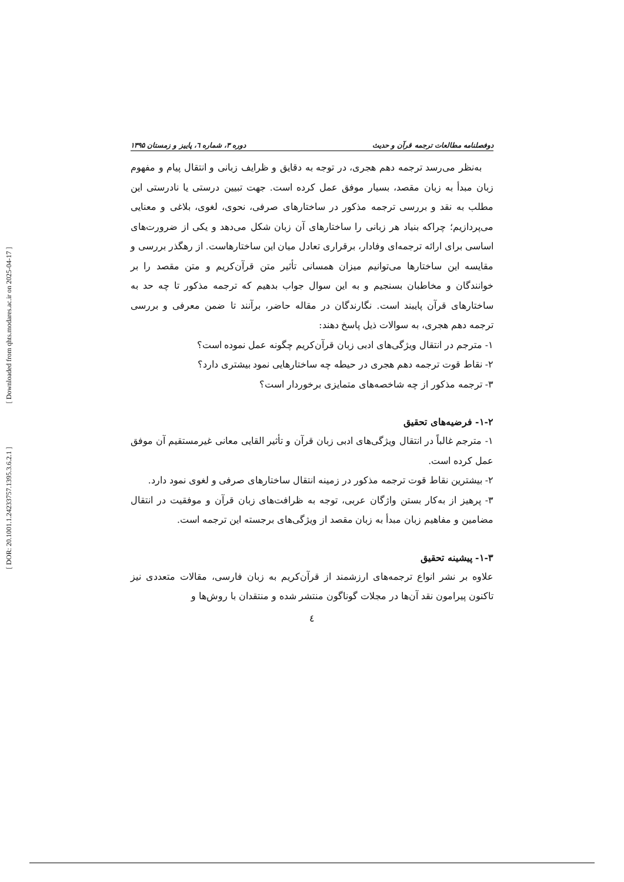[ DOR: 20.1001.1.24233757.1395.3.6.2.1 ]
[ Downloaded from qhts.modares.ac.ir on 2025-04-17 ]
دوفصلنامه مطالعات ترجمه قرآن و حدیث دوره ۳، شماره ٦، پاییز و زمستان ۱۳۹۵
به‌نظر می‌رسد ترجمه دهم هجری، در توجه به دقایق و ظرایف زبانی و انتقال پیام و مفهوم زبان مبدأ به زبان مقصد، بسیار موفق عمل کرده است. جهت تبیین درستی یا نادرستی این مطلب به نقد و بررسی ترجمه مذکور در ساختارهای صرفی، نحوی، لغوی، بلاغی و معنایی می‌پردازیم؛ چراکه بنیاد هر زبانی را ساختارهای آن زبان شکل می‌دهد و یکی از ضرورت‌های اساسی برای ارائه ترجمه‌ای وفادار، برقراری تعادل میان این ساختارهاست. از رهگذر بررسی و مقایسه این ساختارها می‌توانیم میزان همسانی تأثیر متن قرآن‌کریم و متن مقصد را بر خوانندگان و مخاطبان بسنجیم و به این سوال جواب بدهیم که ترجمه مذکور تا چه حد به ساختارهای قرآن پایبند است. نگارندگان در مقاله حاضر، برآنند تا ضمن معرفی و بررسی ترجمه دهم هجری، به سوالات ذیل پاسخ دهند:
۱- مترجم در انتقال ویژگی‌های ادبی زبان قرآن‌کریم چگونه عمل نموده است؟
۲- نقاط قوت ترجمه دهم هجری در حیطه چه ساختارهایی نمود بیشتری دارد؟
۳- ترجمه مذکور از چه شاخصه‌های متمایزی برخوردار است؟
۱-۲- فرضیه‌های تحقیق
۱- مترجم غالباً در انتقال ویژگی‌های ادبی زبان قرآن و تأثیر القایی معانی غیرمستقیم آن موفق عمل کرده است.
۲- بیشترین نقاط قوت ترجمه مذکور در زمینه انتقال ساختارهای صرفی و لغوی نمود دارد.
۳- پرهیز از به‌کار بستن واژگان عربی، توجه به ظرافت‌های زبان قرآن و موفقیت در انتقال مضامین و مفاهیم زبان مبدأ به زبان مقصد از ویژگی‌های برجسته این ترجمه است.
۱-۳- پیشینه تحقیق
علاوه بر نشر انواع ترجمه‌های ارزشمند از قرآن‌کریم به زبان فارسی، مقالات متعددی نیز تاکنون پیرامون نقد آن‌ها در مجلات گوناگون منتشر شده و منتقدان با روش‌ها و
٤